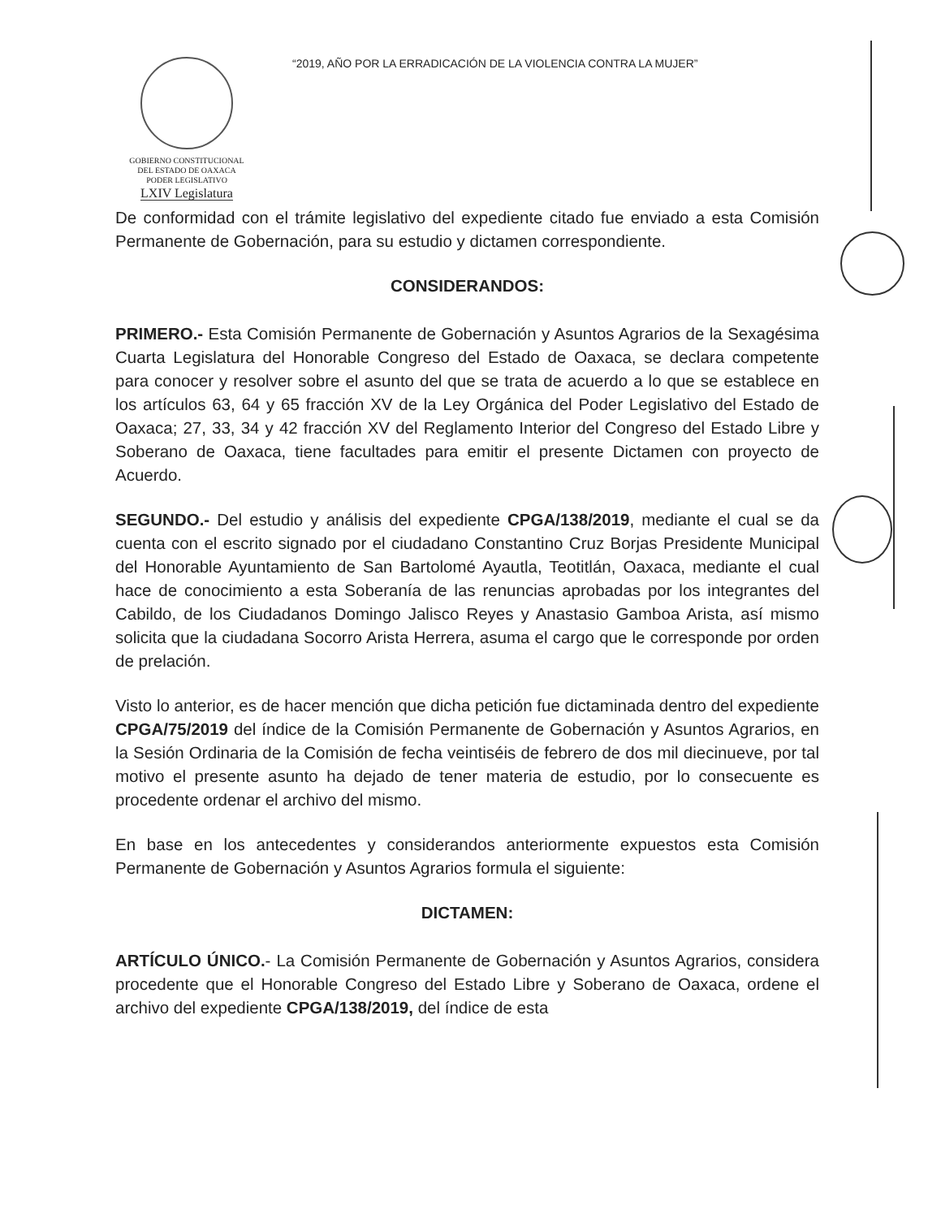GOBIERNO CONSTITUCIONAL
DEL ESTADO DE OAXACA
PODER LEGISLATIVO
LXIV Legislatura
“2019, AÑO POR LA ERRADICACIÓN DE LA VIOLENCIA CONTRA LA MUJER”
De conformidad con el trámite legislativo del expediente citado fue enviado a esta Comisión Permanente de Gobernación, para su estudio y dictamen correspondiente.
CONSIDERANDOS:
PRIMERO.- Esta Comisión Permanente de Gobernación y Asuntos Agrarios de la Sexagésima Cuarta Legislatura del Honorable Congreso del Estado de Oaxaca, se declara competente para conocer y resolver sobre el asunto del que se trata de acuerdo a lo que se establece en los artículos 63, 64 y 65 fracción XV de la Ley Orgánica del Poder Legislativo del Estado de Oaxaca; 27, 33, 34 y 42 fracción XV del Reglamento Interior del Congreso del Estado Libre y Soberano de Oaxaca, tiene facultades para emitir el presente Dictamen con proyecto de Acuerdo.
SEGUNDO.- Del estudio y análisis del expediente CPGA/138/2019, mediante el cual se da cuenta con el escrito signado por el ciudadano Constantino Cruz Borjas Presidente Municipal del Honorable Ayuntamiento de San Bartolomé Ayautla, Teotitlán, Oaxaca, mediante el cual hace de conocimiento a esta Soberanía de las renuncias aprobadas por los integrantes del Cabildo, de los Ciudadanos Domingo Jalisco Reyes y Anastasio Gamboa Arista, así mismo solicita que la ciudadana Socorro Arista Herrera, asuma el cargo que le corresponde por orden de prelación.
Visto lo anterior, es de hacer mención que dicha petición fue dictaminada dentro del expediente CPGA/75/2019 del índice de la Comisión Permanente de Gobernación y Asuntos Agrarios, en la Sesión Ordinaria de la Comisión de fecha veintiséis de febrero de dos mil diecinueve, por tal motivo el presente asunto ha dejado de tener materia de estudio, por lo consecuente es procedente ordenar el archivo del mismo.
En base en los antecedentes y considerandos anteriormente expuestos esta Comisión Permanente de Gobernación y Asuntos Agrarios formula el siguiente:
DICTAMEN:
ARTÍCULO ÚNICO.- La Comisión Permanente de Gobernación y Asuntos Agrarios, considera procedente que el Honorable Congreso del Estado Libre y Soberano de Oaxaca, ordene el archivo del expediente CPGA/138/2019, del índice de esta